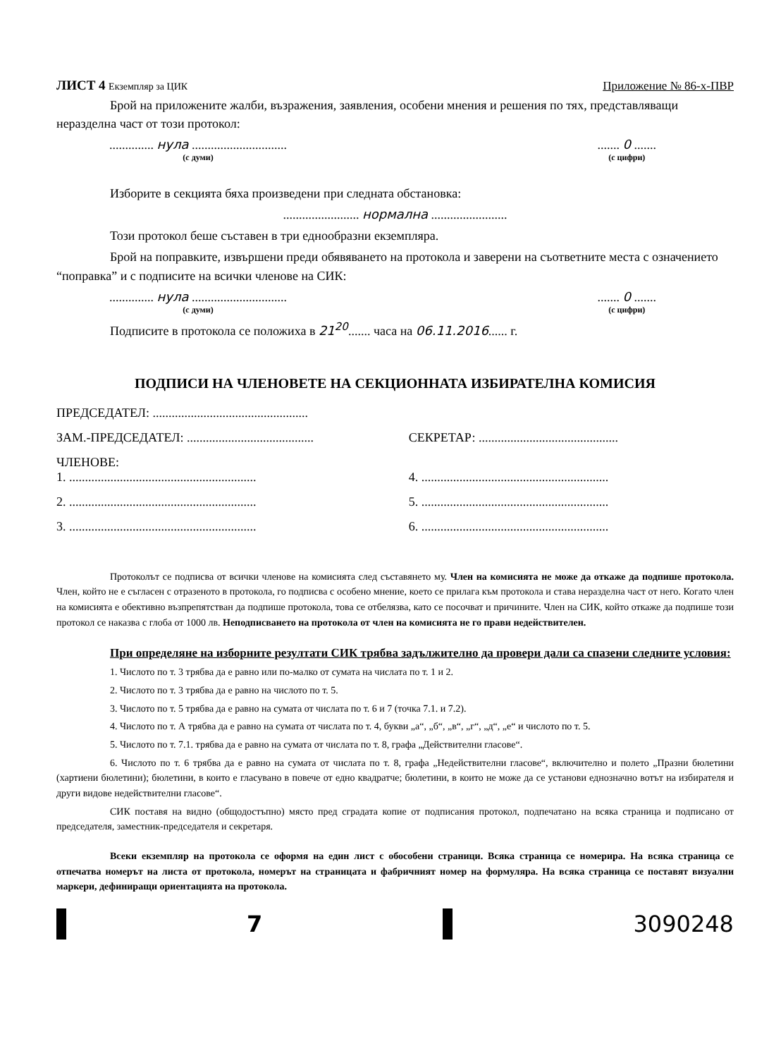ЛИСТ 4 Екземпляр за ЦИК
Приложение № 86-х-ПВР
Брой на приложените жалби, възражения, заявления, особени мнения и решения по тях, представляващи неразделна част от този протокол:
.............. нула ..............................
(с думи)
....... 0 .......
(с цифри)
Изборите в секцията бяха произведени при следната обстановка:
........................ нормална ........................
Този протокол беше съставен в три еднообразни екземпляра.
Брой на поправките, извършени преди обявяването на протокола и заверени на съответните места с означението “поправка” и с подписите на всички членове на СИК:
.............. нула ..............................
(с думи)
....... 0 .......
(с цифри)
Подписите в протокола се положиха в 21<sup>20</sup>....... часа на 06.11.2016...... г.
ПОДПИСИ НА ЧЛЕНОВЕТЕ НА СЕКЦИОННАТА ИЗБИРАТЕЛНА КОМИСИЯ
ПРЕДСЕДАТЕЛ: .................................................
ЗАМ.-ПРЕДСЕДАТЕЛ: ........................................
СЕКРЕТАР: ............................................
ЧЛЕНОВЕ:
1. ...........................................................
4. ...........................................................
2. ...........................................................
5. ...........................................................
3. ...........................................................
6. ...........................................................
Протоколът се подписва от всички членове на комисията след съставянето му. Член на комисията не може да откаже да подпише протокола. Член, който не е съгласен с отразеното в протокола, го подписва с особено мнение, което се прилага към протокола и става неразделна част от него. Когато член на комисията е обективно възпрепятстван да подпише протокола, това се отбелязва, като се посочват и причините. Член на СИК, който откаже да подпише този протокол се наказва с глоба от 1000 лв. Неподписването на протокола от член на комисията не го прави недействителен.
При определяне на изборните резултати СИК трябва задължително да провери дали са спазени следните условия:
1. Числото по т. 3 трябва да е равно или по-малко от сумата на числата по т. 1 и 2.
2. Числото по т. 3 трябва да е равно на числото по т. 5.
3. Числото по т. 5 трябва да е равно на сумата от числата по т. 6 и 7 (точка 7.1. и 7.2).
4. Числото по т. А трябва да е равно на сумата от числата по т. 4, букви „а“, „б“, „в“, „г“, „д“, „е“ и числото по т. 5.
5. Числото по т. 7.1. трябва да е равно на сумата от числата по т. 8, графа „Действителни гласове“.
6. Числото по т. 6 трябва да е равно на сумата от числата по т. 8, графа „Недействителни гласове“, включително и полето „Празни бюлетини (хартиени бюлетини); бюлетини, в които е гласувано в повече от едно квадратче; бюлетини, в които не може да се установи еднозначно вотът на избирателя и други видове недействителни гласове“.
СИК поставя на видно (общодостъпно) място пред сградата копие от подписания протокол, подпечатано на всяка страница и подписано от председателя, заместник-председателя и секретаря.
Всеки екземпляр на протокола се оформя на един лист с обособени страници. Всяка страница се номерира. На всяка страница се отпечатва номерът на листа от протокола, номерът на страницата и фабричният номер на формуляра. На всяка страница се поставят визуални маркери, дефиниращи ориентацията на протокола.
7 3090248